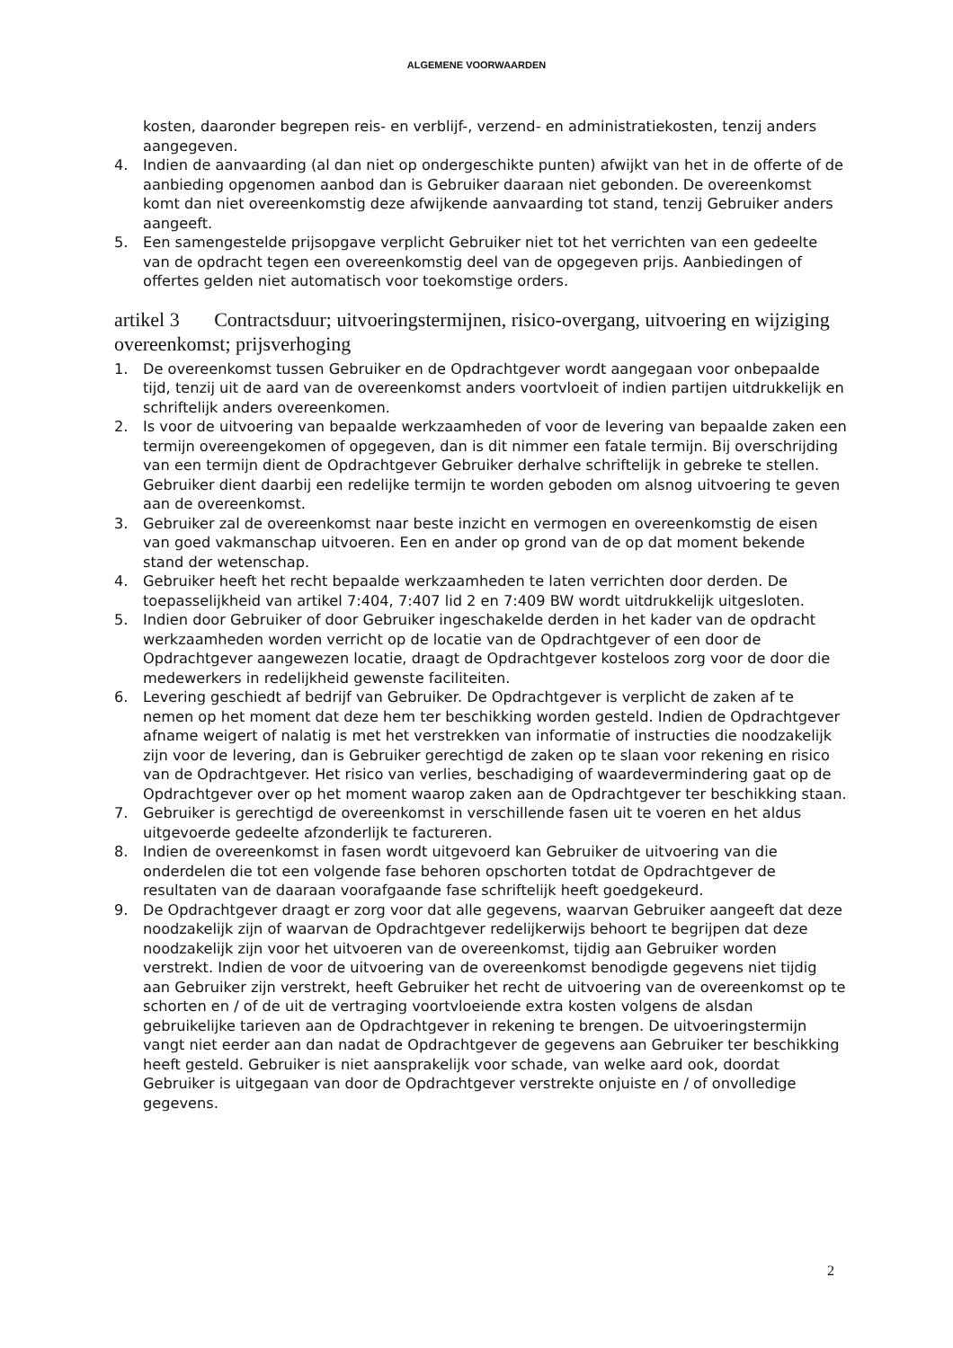ALGEMENE VOORWAARDEN
kosten, daaronder begrepen reis- en verblijf-, verzend- en administratiekosten, tenzij anders aangegeven.
4. Indien de aanvaarding (al dan niet op ondergeschikte punten) afwijkt van het in de offerte of de aanbieding opgenomen aanbod dan is Gebruiker daaraan niet gebonden. De overeenkomst komt dan niet overeenkomstig deze afwijkende aanvaarding tot stand, tenzij Gebruiker anders aangeeft.
5. Een samengestelde prijsopgave verplicht Gebruiker niet tot het verrichten van een gedeelte van de opdracht tegen een overeenkomstig deel van de opgegeven prijs. Aanbiedingen of offertes gelden niet automatisch voor toekomstige orders.
artikel 3 Contractsduur; uitvoeringstermijnen, risico-overgang, uitvoering en wijziging overeenkomst; prijsverhoging
1. De overeenkomst tussen Gebruiker en de Opdrachtgever wordt aangegaan voor onbepaalde tijd, tenzij uit de aard van de overeenkomst anders voortvloeit of indien partijen uitdrukkelijk en schriftelijk anders overeenkomen.
2. Is voor de uitvoering van bepaalde werkzaamheden of voor de levering van bepaalde zaken een termijn overeengekomen of opgegeven, dan is dit nimmer een fatale termijn. Bij overschrijding van een termijn dient de Opdrachtgever Gebruiker derhalve schriftelijk in gebreke te stellen. Gebruiker dient daarbij een redelijke termijn te worden geboden om alsnog uitvoering te geven aan de overeenkomst.
3. Gebruiker zal de overeenkomst naar beste inzicht en vermogen en overeenkomstig de eisen van goed vakmanschap uitvoeren. Een en ander op grond van de op dat moment bekende stand der wetenschap.
4. Gebruiker heeft het recht bepaalde werkzaamheden te laten verrichten door derden. De toepasselijkheid van artikel 7:404, 7:407 lid 2 en 7:409 BW wordt uitdrukkelijk uitgesloten.
5. Indien door Gebruiker of door Gebruiker ingeschakelde derden in het kader van de opdracht werkzaamheden worden verricht op de locatie van de Opdrachtgever of een door de Opdrachtgever aangewezen locatie, draagt de Opdrachtgever kosteloos zorg voor de door die medewerkers in redelijkheid gewenste faciliteiten.
6. Levering geschiedt af bedrijf van Gebruiker. De Opdrachtgever is verplicht de zaken af te nemen op het moment dat deze hem ter beschikking worden gesteld. Indien de Opdrachtgever afname weigert of nalatig is met het verstrekken van informatie of instructies die noodzakelijk zijn voor de levering, dan is Gebruiker gerechtigd de zaken op te slaan voor rekening en risico van de Opdrachtgever. Het risico van verlies, beschadiging of waardevermindering gaat op de Opdrachtgever over op het moment waarop zaken aan de Opdrachtgever ter beschikking staan.
7. Gebruiker is gerechtigd de overeenkomst in verschillende fasen uit te voeren en het aldus uitgevoerde gedeelte afzonderlijk te factureren.
8. Indien de overeenkomst in fasen wordt uitgevoerd kan Gebruiker de uitvoering van die onderdelen die tot een volgende fase behoren opschorten totdat de Opdrachtgever de resultaten van de daaraan voorafgaande fase schriftelijk heeft goedgekeurd.
9. De Opdrachtgever draagt er zorg voor dat alle gegevens, waarvan Gebruiker aangeeft dat deze noodzakelijk zijn of waarvan de Opdrachtgever redelijkerwijs behoort te begrijpen dat deze noodzakelijk zijn voor het uitvoeren van de overeenkomst, tijdig aan Gebruiker worden verstrekt. Indien de voor de uitvoering van de overeenkomst benodigde gegevens niet tijdig aan Gebruiker zijn verstrekt, heeft Gebruiker het recht de uitvoering van de overeenkomst op te schorten en / of de uit de vertraging voortvloeiende extra kosten volgens de alsdan gebruikelijke tarieven aan de Opdrachtgever in rekening te brengen. De uitvoeringstermijn vangt niet eerder aan dan nadat de Opdrachtgever de gegevens aan Gebruiker ter beschikking heeft gesteld. Gebruiker is niet aansprakelijk voor schade, van welke aard ook, doordat Gebruiker is uitgegaan van door de Opdrachtgever verstrekte onjuiste en / of onvolledige gegevens.
2